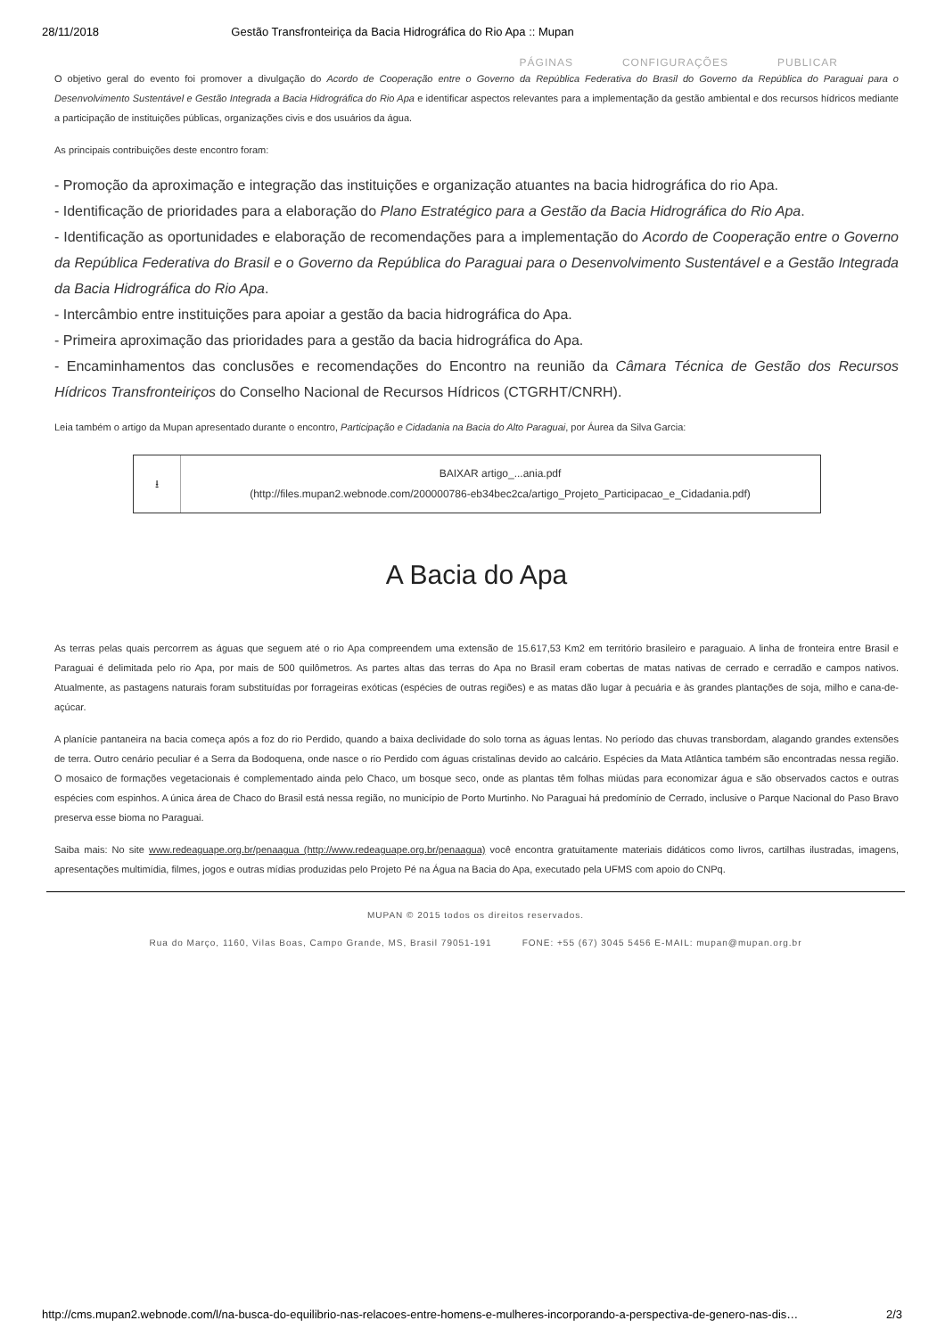28/11/2018 Gestão Transfronteiriça da Bacia Hidrográfica do Rio Apa :: Mupan
PÁGINAS CONFIGURAÇÕES PUBLICAR
O objetivo geral do evento foi promover a divulgação do Acordo de Cooperação entre o Governo da República Federativa do Brasil do Governo da República do Paraguai para o Desenvolvimento Sustentável e Gestão Integrada a Bacia Hidrográfica do Rio Apa e identificar aspectos relevantes para a implementação da gestão ambiental e dos recursos hídricos mediante a participação de instituições públicas, organizações civis e dos usuários da água.
As principais contribuições deste encontro foram:
- Promoção da aproximação e integração das instituições e organização atuantes na bacia hidrográfica do rio Apa.
- Identificação de prioridades para a elaboração do Plano Estratégico para a Gestão da Bacia Hidrográfica do Rio Apa.
- Identificação as oportunidades e elaboração de recomendações para a implementação do Acordo de Cooperação entre o Governo da República Federativa do Brasil e o Governo da República do Paraguai para o Desenvolvimento Sustentável e a Gestão Integrada da Bacia Hidrográfica do Rio Apa.
- Intercâmbio entre instituições para apoiar a gestão da bacia hidrográfica do Apa.
- Primeira aproximação das prioridades para a gestão da bacia hidrográfica do Apa.
- Encaminhamentos das conclusões e recomendações do Encontro na reunião da Câmara Técnica de Gestão dos Recursos Hídricos Transfronteiriços do Conselho Nacional de Recursos Hídricos (CTGRHT/CNRH).
Leia também o artigo da Mupan apresentado durante o encontro, Participação e Cidadania na Bacia do Alto Paraguai, por Áurea da Silva Garcia:
⭳
BAIXAR artigo_...ania.pdf
(http://files.mupan2.webnode.com/200000786-eb34bec2ca/artigo_Projeto_Participacao_e_Cidadania.pdf)
A Bacia do Apa
As terras pelas quais percorrem as águas que seguem até o rio Apa compreendem uma extensão de 15.617,53 Km2 em território brasileiro e paraguaio. A linha de fronteira entre Brasil e Paraguai é delimitada pelo rio Apa, por mais de 500 quilômetros. As partes altas das terras do Apa no Brasil eram cobertas de matas nativas de cerrado e cerradão e campos nativos. Atualmente, as pastagens naturais foram substituídas por forrageiras exóticas (espécies de outras regiões) e as matas dão lugar à pecuária e às grandes plantações de soja, milho e cana-de-açúcar.
A planície pantaneira na bacia começa após a foz do rio Perdido, quando a baixa declividade do solo torna as águas lentas. No período das chuvas transbordam, alagando grandes extensões de terra. Outro cenário peculiar é a Serra da Bodoquena, onde nasce o rio Perdido com águas cristalinas devido ao calcário. Espécies da Mata Atlântica também são encontradas nessa região. O mosaico de formações vegetacionais é complementado ainda pelo Chaco, um bosque seco, onde as plantas têm folhas miúdas para economizar água e são observados cactos e outras espécies com espinhos. A única área de Chaco do Brasil está nessa região, no município de Porto Murtinho. No Paraguai há predomínio de Cerrado, inclusive o Parque Nacional do Paso Bravo preserva esse bioma no Paraguai.
Saiba mais: No site www.redeaguape.org.br/penaagua (http://www.redeaguape.org.br/penaagua) você encontra gratuitamente materiais didáticos como livros, cartilhas ilustradas, imagens, apresentações multimídia, filmes, jogos e outras mídias produzidas pelo Projeto Pé na Água na Bacia do Apa, executado pela UFMS com apoio do CNPq.
MUPAN © 2015 todos os direitos reservados.
Rua do Março, 1160, Vilas Boas, Campo Grande, MS, Brasil 79051-191 FONE: +55 (67) 3045 5456 E-MAIL: mupan@mupan.org.br
http://cms.mupan2.webnode.com/l/na-busca-do-equilibrio-nas-relacoes-entre-homens-e-mulheres-incorporando-a-perspectiva-de-genero-nas-dis… 2/3